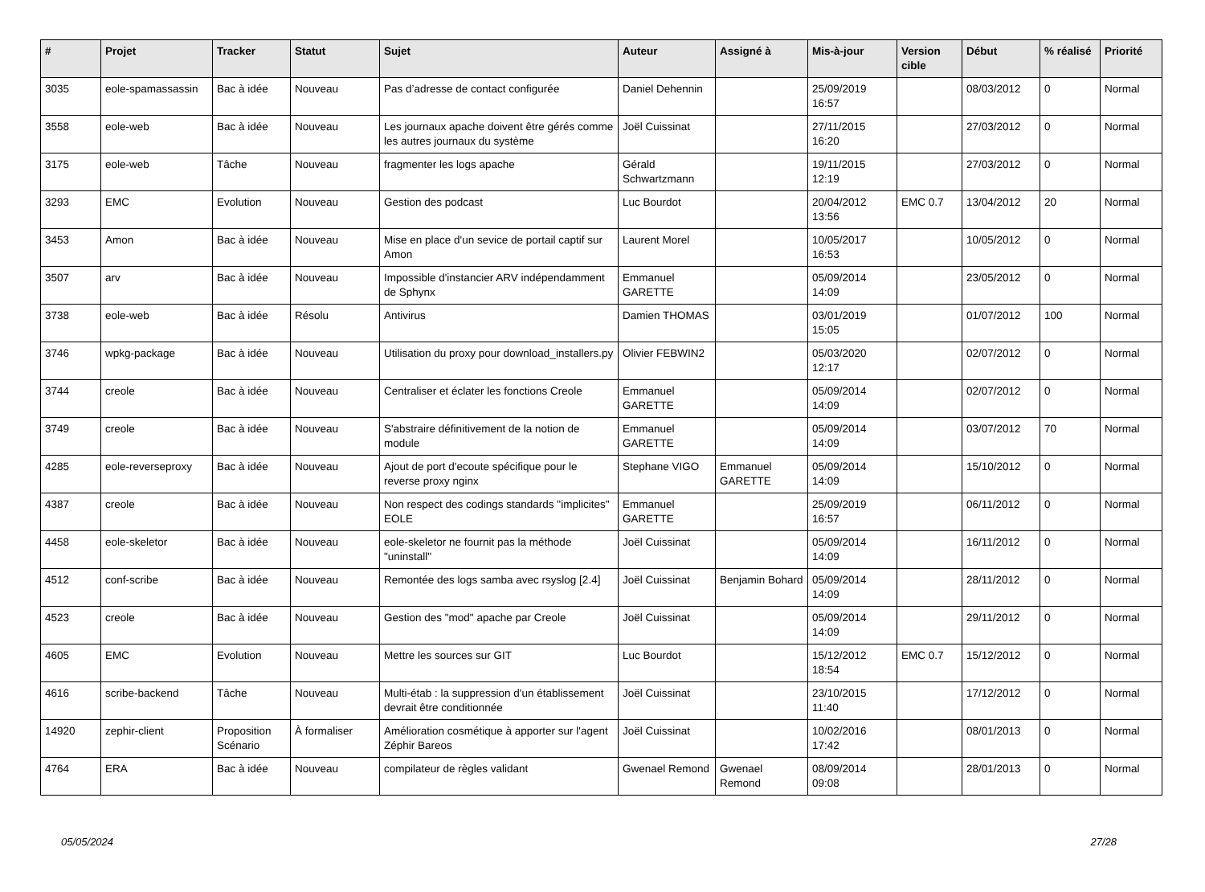| # | Projet | Tracker | Statut | Sujet | Auteur | Assigné à | Mis-à-jour | Version cible | Début | % réalisé | Priorité |
| --- | --- | --- | --- | --- | --- | --- | --- | --- | --- | --- | --- |
| 3035 | eole-spamassassin | Bac à idée | Nouveau | Pas d’adresse de contact configurée | Daniel Dehennin | | 25/09/2019 16:57 | | 08/03/2012 | 0 | Normal |
| 3558 | eole-web | Bac à idée | Nouveau | Les journaux apache doivent être gérés comme les autres journaux du système | Joël Cuissinat | | 27/11/2015 16:20 | | 27/03/2012 | 0 | Normal |
| 3175 | eole-web | Tâche | Nouveau | fragmenter les logs apache | Gérald Schwartzmann | | 19/11/2015 12:19 | | 27/03/2012 | 0 | Normal |
| 3293 | EMC | Evolution | Nouveau | Gestion des podcast | Luc Bourdot | | 20/04/2012 13:56 | EMC 0.7 | 13/04/2012 | 20 | Normal |
| 3453 | Amon | Bac à idée | Nouveau | Mise en place d'un sevice de portail captif sur Amon | Laurent Morel | | 10/05/2017 16:53 | | 10/05/2012 | 0 | Normal |
| 3507 | arv | Bac à idée | Nouveau | Impossible d'instancier ARV indépendamment de Sphynx | Emmanuel GARETTE | | 05/09/2014 14:09 | | 23/05/2012 | 0 | Normal |
| 3738 | eole-web | Bac à idée | Résolu | Antivirus | Damien THOMAS | | 03/01/2019 15:05 | | 01/07/2012 | 100 | Normal |
| 3746 | wpkg-package | Bac à idée | Nouveau | Utilisation du proxy pour download_installers.py | Olivier FEBWIN2 | | 05/03/2020 12:17 | | 02/07/2012 | 0 | Normal |
| 3744 | creole | Bac à idée | Nouveau | Centraliser et éclater les fonctions Creole | Emmanuel GARETTE | | 05/09/2014 14:09 | | 02/07/2012 | 0 | Normal |
| 3749 | creole | Bac à idée | Nouveau | S'abstraire définitivement de la notion de module | Emmanuel GARETTE | | 05/09/2014 14:09 | | 03/07/2012 | 70 | Normal |
| 4285 | eole-reverseproxy | Bac à idée | Nouveau | Ajout de port d'ecoute spécifique pour le reverse proxy nginx | Stephane VIGO | Emmanuel GARETTE | 05/09/2014 14:09 | | 15/10/2012 | 0 | Normal |
| 4387 | creole | Bac à idée | Nouveau | Non respect des codings standards "implicites" EOLE | Emmanuel GARETTE | | 25/09/2019 16:57 | | 06/11/2012 | 0 | Normal |
| 4458 | eole-skeletor | Bac à idée | Nouveau | eole-skeletor ne fournit pas la méthode "uninstall" | Joël Cuissinat | | 05/09/2014 14:09 | | 16/11/2012 | 0 | Normal |
| 4512 | conf-scribe | Bac à idée | Nouveau | Remontée des logs samba avec rsyslog [2.4] | Joël Cuissinat | Benjamin Bohard | 05/09/2014 14:09 | | 28/11/2012 | 0 | Normal |
| 4523 | creole | Bac à idée | Nouveau | Gestion des "mod" apache par Creole | Joël Cuissinat | | 05/09/2014 14:09 | | 29/11/2012 | 0 | Normal |
| 4605 | EMC | Evolution | Nouveau | Mettre les sources sur GIT | Luc Bourdot | | 15/12/2012 18:54 | EMC 0.7 | 15/12/2012 | 0 | Normal |
| 4616 | scribe-backend | Tâche | Nouveau | Multi-étab : la suppression d'un établissement devrait être conditionnée | Joël Cuissinat | | 23/10/2015 11:40 | | 17/12/2012 | 0 | Normal |
| 14920 | zephir-client | Proposition Scénario | À formaliser | Amélioration cosmétique à apporter sur l'agent Zéphir Bareos | Joël Cuissinat | | 10/02/2016 17:42 | | 08/01/2013 | 0 | Normal |
| 4764 | ERA | Bac à idée | Nouveau | compilateur de règles validant | Gwenael Remond | Gwenael Remond | 08/09/2014 09:08 | | 28/01/2013 | 0 | Normal |
05/05/2024 27/28